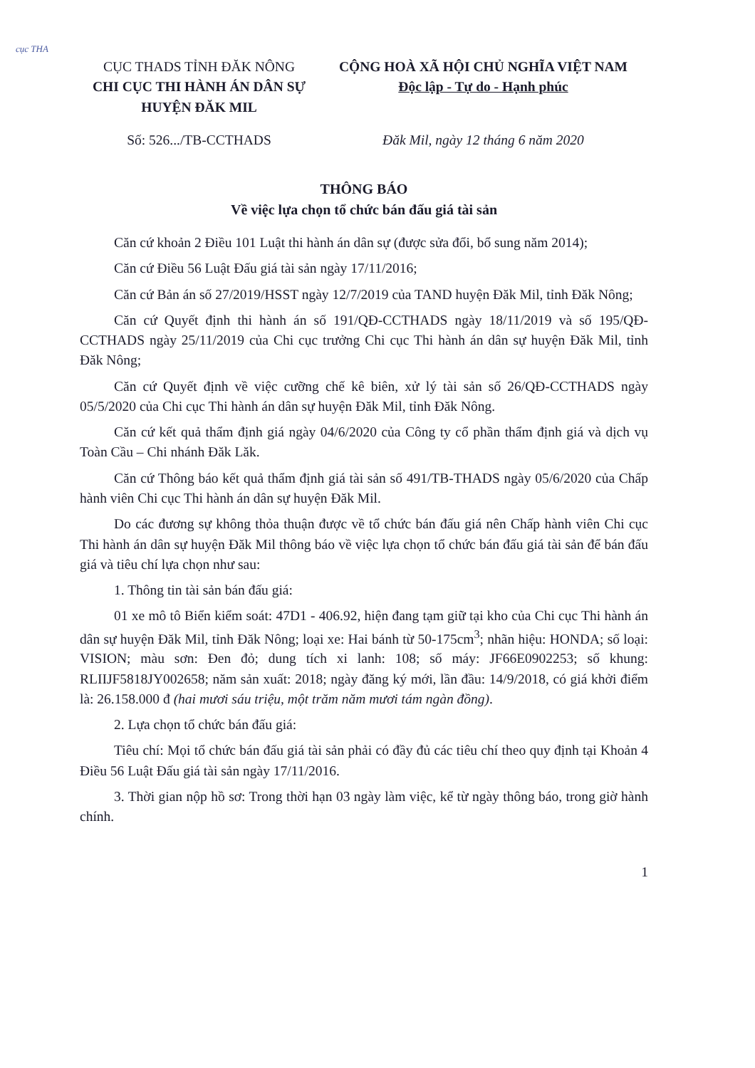cục THA
CỤC THADS TỈNH ĐĂK NÔNG
CHI CỤC THI HÀNH ÁN DÂN SỰ
HUYỆN ĐĂK MIL
CỘNG HOÀ XÃ HỘI CHỦ NGHĨA VIỆT NAM
Độc lập - Tự do - Hạnh phúc
Số: 526.../TB-CCTHADS Đăk Mil, ngày 12 tháng 6 năm 2020
THÔNG BÁO
Về việc lựa chọn tổ chức bán đấu giá tài sản
Căn cứ khoản 2 Điều 101 Luật thi hành án dân sự (được sửa đổi, bổ sung năm 2014);
Căn cứ Điều 56 Luật Đấu giá tài sản ngày 17/11/2016;
Căn cứ Bản án số 27/2019/HSST ngày 12/7/2019 của TAND huyện Đăk Mil, tỉnh Đăk Nông;
Căn cứ Quyết định thi hành án số 191/QĐ-CCTHADS ngày 18/11/2019 và số 195/QĐ-CCTHADS ngày 25/11/2019 của Chi cục trưởng Chi cục Thi hành án dân sự huyện Đăk Mil, tỉnh Đăk Nông;
Căn cứ Quyết định về việc cưỡng chế kê biên, xử lý tài sản số 26/QĐ-CCTHADS ngày 05/5/2020 của Chi cục Thi hành án dân sự huyện Đăk Mil, tỉnh Đăk Nông.
Căn cứ kết quả thẩm định giá ngày 04/6/2020 của Công ty cổ phần thẩm định giá và dịch vụ Toàn Cầu – Chi nhánh Đăk Lăk.
Căn cứ Thông báo kết quả thẩm định giá tài sản số 491/TB-THADS ngày 05/6/2020 của Chấp hành viên Chi cục Thi hành án dân sự huyện Đăk Mil.
Do các đương sự không thỏa thuận được về tổ chức bán đấu giá nên Chấp hành viên Chi cục Thi hành án dân sự huyện Đăk Mil thông báo về việc lựa chọn tổ chức bán đấu giá tài sản để bán đấu giá và tiêu chí lựa chọn như sau:
1. Thông tin tài sản bán đấu giá:
01 xe mô tô Biển kiểm soát: 47D1 - 406.92, hiện đang tạm giữ tại kho của Chi cục Thi hành án dân sự huyện Đăk Mil, tỉnh Đăk Nông; loại xe: Hai bánh từ 50-175cm<sup>3</sup>; nhãn hiệu: HONDA; số loại: VISION; màu sơn: Đen đỏ; dung tích xi lanh: 108; số máy: JF66E0902253; số khung: RLIIJF5818JY002658; năm sản xuất: 2018; ngày đăng ký mới, lần đầu: 14/9/2018, có giá khởi điểm là: 26.158.000 đ (hai mươi sáu triệu, một trăm năm mươi tám ngàn đồng).
2. Lựa chọn tổ chức bán đấu giá:
Tiêu chí: Mọi tổ chức bán đấu giá tài sản phải có đầy đủ các tiêu chí theo quy định tại Khoản 4 Điều 56 Luật Đấu giá tài sản ngày 17/11/2016.
3. Thời gian nộp hồ sơ: Trong thời hạn 03 ngày làm việc, kể từ ngày thông báo, trong giờ hành chính.
1